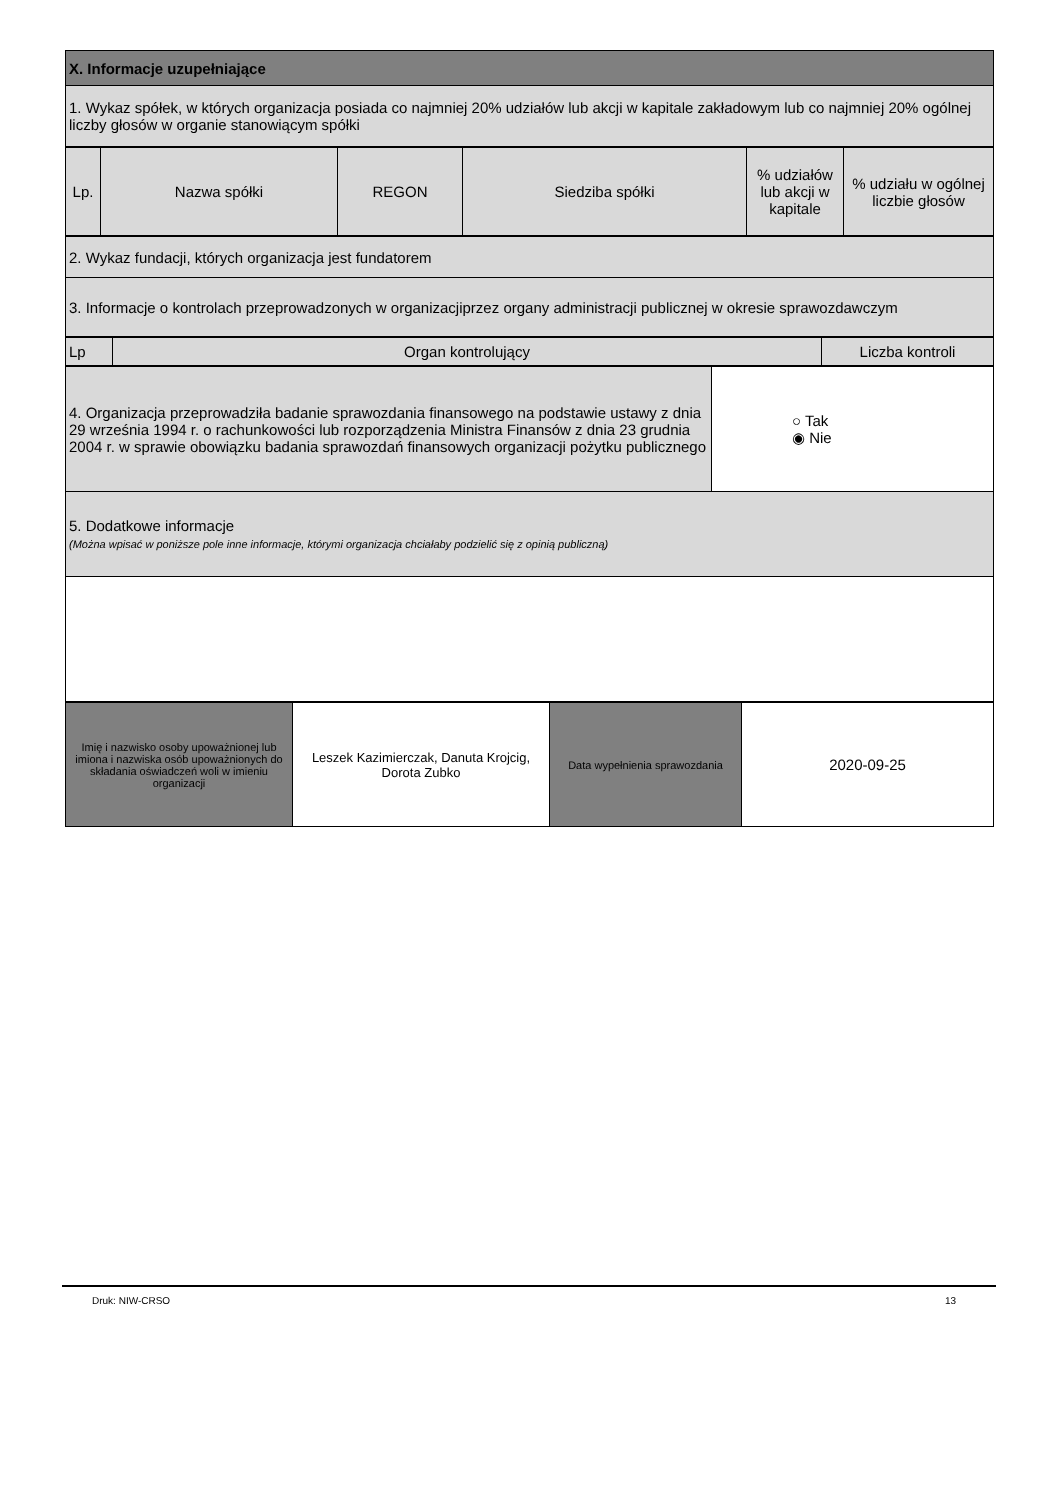| X. Informacje uzupełniające |
| 1. Wykaz spółek, w których organizacja posiada co najmniej 20% udziałów lub akcji w kapitale zakładowym lub co najmniej 20% ogólnej liczby głosów w organie stanowiącym spółki |
| Lp. | Nazwa spółki | REGON | Siedziba spółki | % udziałów lub akcji w kapitale | % udziału w ogólnej liczbie głosów |
| --- | --- | --- | --- | --- | --- |
| 2. Wykaz fundacji, których organizacja jest fundatorem |
| 3. Informacje o kontrolach przeprowadzonych w organizacjiprzez organy administracji publicznej w okresie sprawozdawczym |
| Lp | Organ kontrolujący | Liczba kontroli |
| --- | --- | --- |
| 4. Organizacja przeprowadziła badanie sprawozdania finansowego na podstawie ustawy z dnia 29 września 1994 r. o rachunkowości lub rozporządzenia Ministra Finansów z dnia 23 grudnia 2004 r. w sprawie obowiązku badania sprawozdań finansowych organizacji pożytku publicznego | ○ Tak ◉ Nie |
| 5. Dodatkowe informacje (Można wpisać w poniższe pole inne informacje, którymi organizacja chciałaby podzielić się z opinią publiczną) | |
| Imię i nazwisko osoby upoważnionej lub imiona i nazwiska osób upoważnionych do składania oświadczeń woli w imieniu organizacji | Leszek Kazimierczak, Danuta Krojcig, Dorota Zubko | Data wypełnienia sprawozdania | 2020-09-25 |
Druk: NIW-CRSO 13